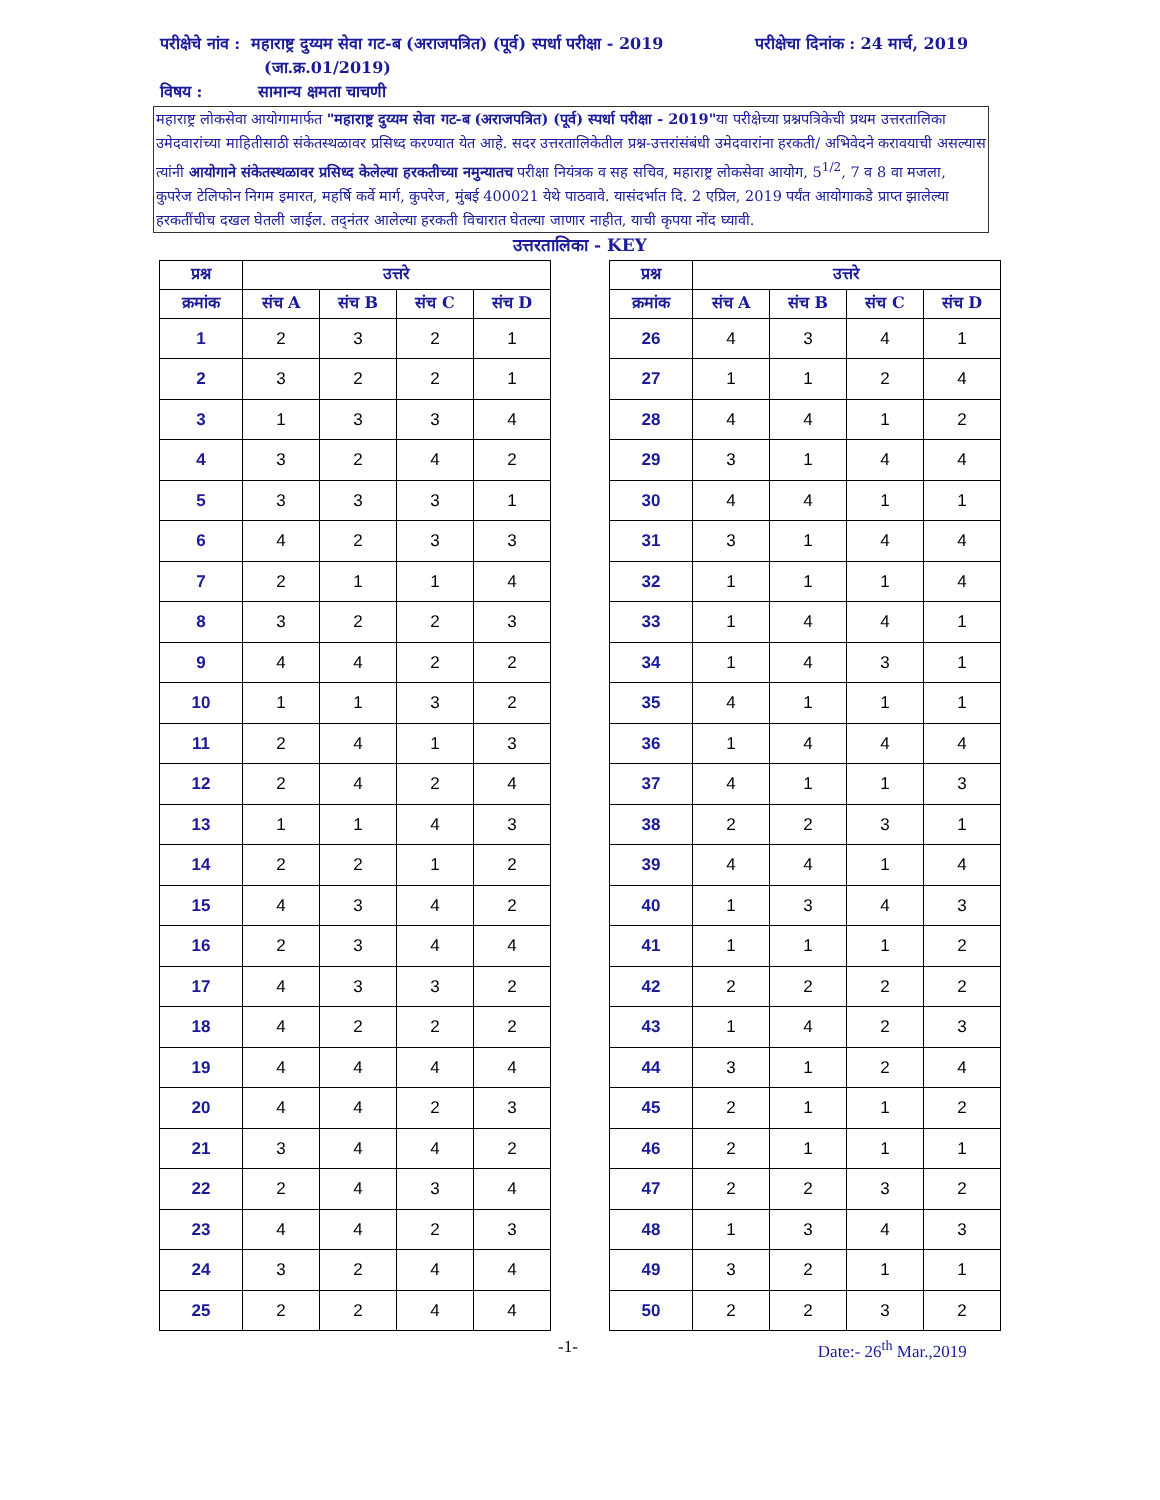परीक्षेचे नांव : महाराष्ट्र दुय्यम सेवा गट-ब (अराजपत्रित) (पूर्व) स्पर्धा परीक्षा - 2019
परीक्षेचा दिनांक : 24 मार्च, 2019
(जा.क्र.01/2019)
विषय : सामान्य क्षमता चाचणी
महाराष्ट्र लोकसेवा आयोगामार्फत "महाराष्ट्र दुय्यम सेवा गट-ब (अराजपत्रित) (पूर्व) स्पर्धा परीक्षा - 2019"या परीक्षेच्या प्रश्नपत्रिकेची प्रथम उत्तरतालिका उमेदवारांच्या माहितीसाठी संकेतस्थळावर प्रसिध्द करण्यात येत आहे. सदर उत्तरतालिकेतील प्रश्न-उत्तरांसंबंधी उमेदवारांना हरकती/ अभिवेदने करावयाची असल्यास त्यांनी आयोगाने संकेतस्थळावर प्रसिध्द केलेल्या हरकतीच्या नमुन्यातच परीक्षा नियंत्रक व सह सचिव, महाराष्ट्र लोकसेवा आयोग, 5<sup>1/2</sup>, 7 व 8 वा मजला, कुपरेज टेलिफोन निगम इमारत, महर्षि कर्वे मार्ग, कुपरेज, मुंबई 400021 येथे पाठवावे. यासंदर्भात दि. 2 एप्रिल, 2019 पर्यंत आयोगाकडे प्राप्त झालेल्या हरकतींचीच दखल घेतली जाईल. तद्नंतर आलेल्या हरकती विचारात घेतल्या जाणार नाहीत, याची कृपया नोंद घ्यावी.
उत्तरतालिका - KEY
| प्रश्न | उत्तरे | | | |
| --- | --- | --- | --- | --- |
| क्रमांक | संच A | संच B | संच C | संच D |
| 1 | 2 | 3 | 2 | 1 |
| 2 | 3 | 2 | 2 | 1 |
| 3 | 1 | 3 | 3 | 4 |
| 4 | 3 | 2 | 4 | 2 |
| 5 | 3 | 3 | 3 | 1 |
| 6 | 4 | 2 | 3 | 3 |
| 7 | 2 | 1 | 1 | 4 |
| 8 | 3 | 2 | 2 | 3 |
| 9 | 4 | 4 | 2 | 2 |
| 10 | 1 | 1 | 3 | 2 |
| 11 | 2 | 4 | 1 | 3 |
| 12 | 2 | 4 | 2 | 4 |
| 13 | 1 | 1 | 4 | 3 |
| 14 | 2 | 2 | 1 | 2 |
| 15 | 4 | 3 | 4 | 2 |
| 16 | 2 | 3 | 4 | 4 |
| 17 | 4 | 3 | 3 | 2 |
| 18 | 4 | 2 | 2 | 2 |
| 19 | 4 | 4 | 4 | 4 |
| 20 | 4 | 4 | 2 | 3 |
| 21 | 3 | 4 | 4 | 2 |
| 22 | 2 | 4 | 3 | 4 |
| 23 | 4 | 4 | 2 | 3 |
| 24 | 3 | 2 | 4 | 4 |
| 25 | 2 | 2 | 4 | 4 |
| प्रश्न | उत्तरे | | | |
| --- | --- | --- | --- | --- |
| क्रमांक | संच A | संच B | संच C | संच D |
| 26 | 4 | 3 | 4 | 1 |
| 27 | 1 | 1 | 2 | 4 |
| 28 | 4 | 4 | 1 | 2 |
| 29 | 3 | 1 | 4 | 4 |
| 30 | 4 | 4 | 1 | 1 |
| 31 | 3 | 1 | 4 | 4 |
| 32 | 1 | 1 | 1 | 4 |
| 33 | 1 | 4 | 4 | 1 |
| 34 | 1 | 4 | 3 | 1 |
| 35 | 4 | 1 | 1 | 1 |
| 36 | 1 | 4 | 4 | 4 |
| 37 | 4 | 1 | 1 | 3 |
| 38 | 2 | 2 | 3 | 1 |
| 39 | 4 | 4 | 1 | 4 |
| 40 | 1 | 3 | 4 | 3 |
| 41 | 1 | 1 | 1 | 2 |
| 42 | 2 | 2 | 2 | 2 |
| 43 | 1 | 4 | 2 | 3 |
| 44 | 3 | 1 | 2 | 4 |
| 45 | 2 | 1 | 1 | 2 |
| 46 | 2 | 1 | 1 | 1 |
| 47 | 2 | 2 | 3 | 2 |
| 48 | 1 | 3 | 4 | 3 |
| 49 | 3 | 2 | 1 | 1 |
| 50 | 2 | 2 | 3 | 2 |
-1- Date:- 26<sup>th</sup> Mar.,2019